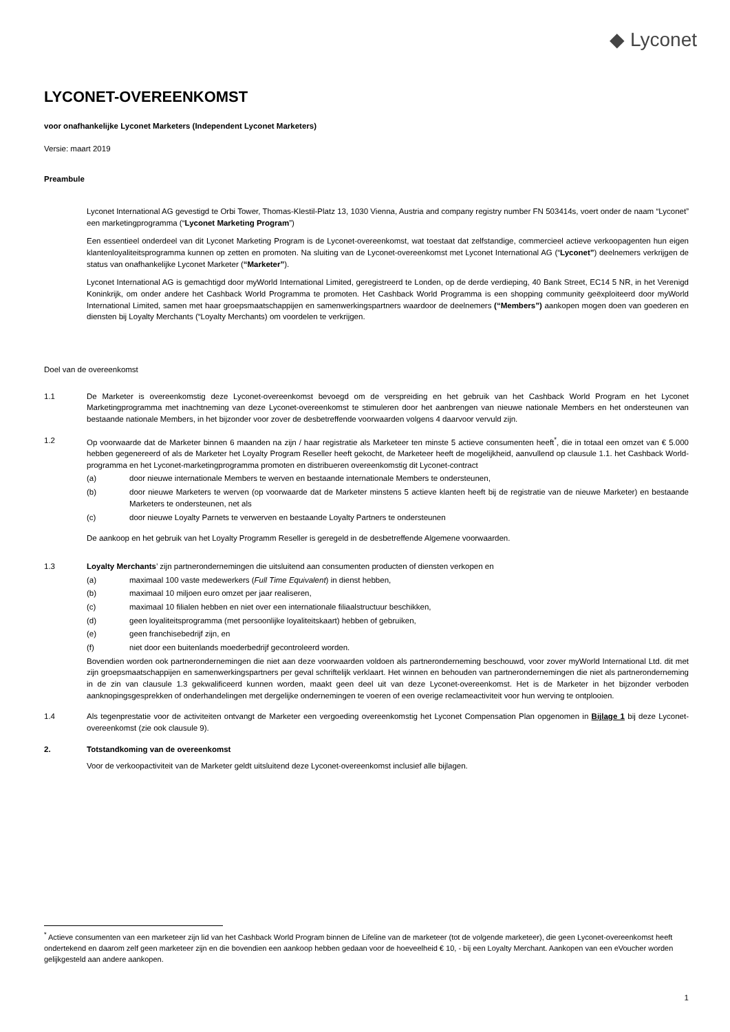◆ Lyconet
LYCONET-OVEREENKOMST
voor onafhankelijke Lyconet Marketers (Independent Lyconet Marketers)
Versie: maart 2019
Preambule
Lyconet International AG gevestigd te Orbi Tower, Thomas-Klestil-Platz 13, 1030 Vienna, Austria and company registry number FN 503414s, voert onder de naam “Lyconet” een marketingprogramma (“Lyconet Marketing Program”)
Een essentieel onderdeel van dit Lyconet Marketing Program is de Lyconet-overeenkomst, wat toestaat dat zelfstandige, commercieel actieve verkoopagenten hun eigen klantenloyaliteitsprogramma kunnen op zetten en promoten. Na sluiting van de Lyconet-overeenkomst met Lyconet International AG (“Lyconet”) deelnemers verkrijgen de status van onafhankelijke Lyconet Marketer (“Marketer”).
Lyconet International AG is gemachtigd door myWorld International Limited, geregistreerd te Londen, op de derde verdieping, 40 Bank Street, EC14 5 NR, in het Verenigd Koninkrijk, om onder andere het Cashback World Programma te promoten. Het Cashback World Programma is een shopping community geëxploiteerd door myWorld International Limited, samen met haar groepsmaatschappijen en samenwerkingspartners waardoor de deelnemers (“Members”) aankopen mogen doen van goederen en diensten bij Loyalty Merchants (“Loyalty Merchants) om voordelen te verkrijgen.
Doel van de overeenkomst
1.1 De Marketer is overeenkomstig deze Lyconet-overeenkomst bevoegd om de verspreiding en het gebruik van het Cashback World Program en het Lyconet Marketingprogramma met inachtneming van deze Lyconet-overeenkomst te stimuleren door het aanbrengen van nieuwe nationale Members en het ondersteunen van bestaande nationale Members, in het bijzonder voor zover de desbetreffende voorwaarden volgens 4 daarvoor vervuld zijn.
1.2 Op voorwaarde dat de Marketer binnen 6 maanden na zijn / haar registratie als Marketeer ten minste 5 actieve consumenten heeft<sup>*</sup>, die in totaal een omzet van € 5.000 hebben gegenereerd of als de Marketer het Loyalty Program Reseller heeft gekocht, de Marketeer heeft de mogelijkheid, aanvullend op clausule 1.1. het Cashback World-programma en het Lyconet-marketingprogramma promoten en distribueren overeenkomstig dit Lyconet-contract
(a) door nieuwe internationale Members te werven en bestaande internationale Members te ondersteunen,
(b) door nieuwe Marketers te werven (op voorwaarde dat de Marketer minstens 5 actieve klanten heeft bij de registratie van de nieuwe Marketer) en bestaande Marketers te ondersteunen, net als
(c) door nieuwe Loyalty Parnets te verwerven en bestaande Loyalty Partners te ondersteunen
De aankoop en het gebruik van het Loyalty Programm Reseller is geregeld in de desbetreffende Algemene voorwaarden.
1.3 Loyalty Merchants’ zijn partnerondernemingen die uitsluitend aan consumenten producten of diensten verkopen en
(a) maximaal 100 vaste medewerkers (Full Time Equivalent) in dienst hebben,
(b) maximaal 10 miljoen euro omzet per jaar realiseren,
(c) maximaal 10 filialen hebben en niet over een internationale filiaalstructuur beschikken,
(d) geen loyaliteitsprogramma (met persoonlijke loyaliteitskaart) hebben of gebruiken,
(e) geen franchisebedrijf zijn, en
(f) niet door een buitenlands moederbedrijf gecontroleerd worden.
Bovendien worden ook partnerondernemingen die niet aan deze voorwaarden voldoen als partneronderneming beschouwd, voor zover myWorld International Ltd. dit met zijn groepsmaatschappijen en samenwerkingspartners per geval schriftelijk verklaart. Het winnen en behouden van partnerondernemingen die niet als partneronderneming in de zin van clausule 1.3 gekwalificeerd kunnen worden, maakt geen deel uit van deze Lyconet-overeenkomst. Het is de Marketer in het bijzonder verboden aanknopingsgesprekken of onderhandelingen met dergelijke ondernemingen te voeren of een overige reclameactiviteit voor hun werving te ontplooien.
1.4 Als tegenprestatie voor de activiteiten ontvangt de Marketer een vergoeding overeenkomstig het Lyconet Compensation Plan opgenomen in Bijlage 1 bij deze Lyconet-overeenkomst (zie ook clausule 9).
2. Totstandkoming van de overeenkomst
Voor de verkoopactiviteit van de Marketer geldt uitsluitend deze Lyconet-overeenkomst inclusief alle bijlagen.
<sup>*</sup> Actieve consumenten van een marketeer zijn lid van het Cashback World Program binnen de Lifeline van de marketeer (tot de volgende marketeer), die geen Lyconet-overeenkomst heeft ondertekend en daarom zelf geen marketeer zijn en die bovendien een aankoop hebben gedaan voor de hoeveelheid € 10, - bij een Loyalty Merchant. Aankopen van een eVoucher worden gelijkgesteld aan andere aankopen.
1